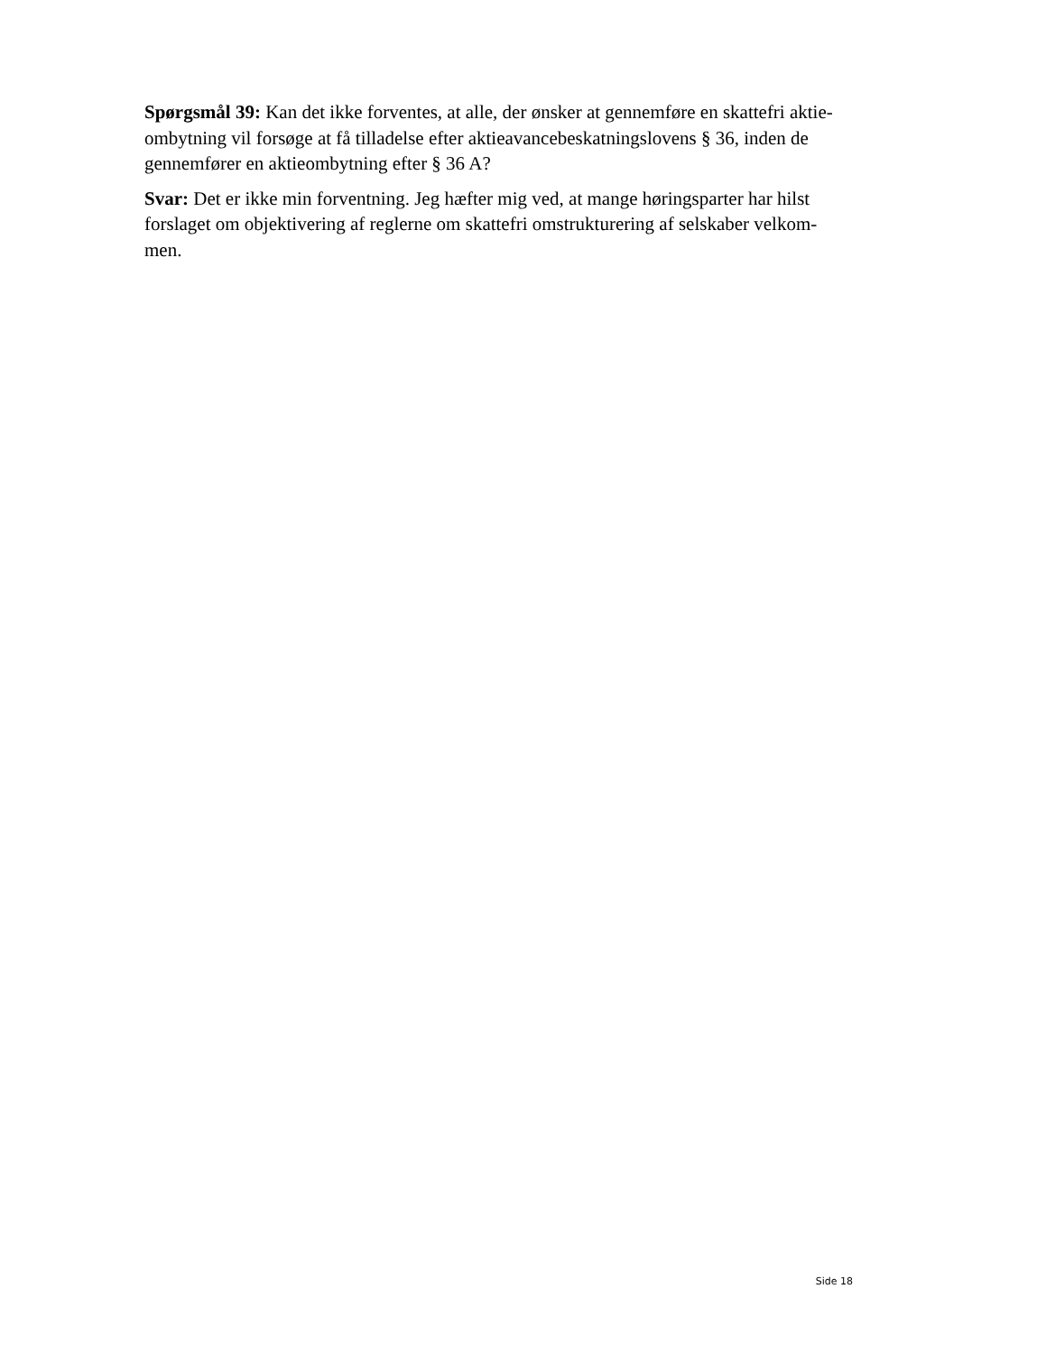Spørgsmål 39: Kan det ikke forventes, at alle, der ønsker at gennemføre en skattefri aktie-ombytning vil forsøge at få tilladelse efter aktieavancebeskatningslovens § 36, inden de gennemfører en aktieombytning efter § 36 A?
Svar: Det er ikke min forventning. Jeg hæfter mig ved, at mange høringsparter har hilst forslaget om objektivering af reglerne om skattefri omstrukturering af selskaber velkom-men.
Side 18